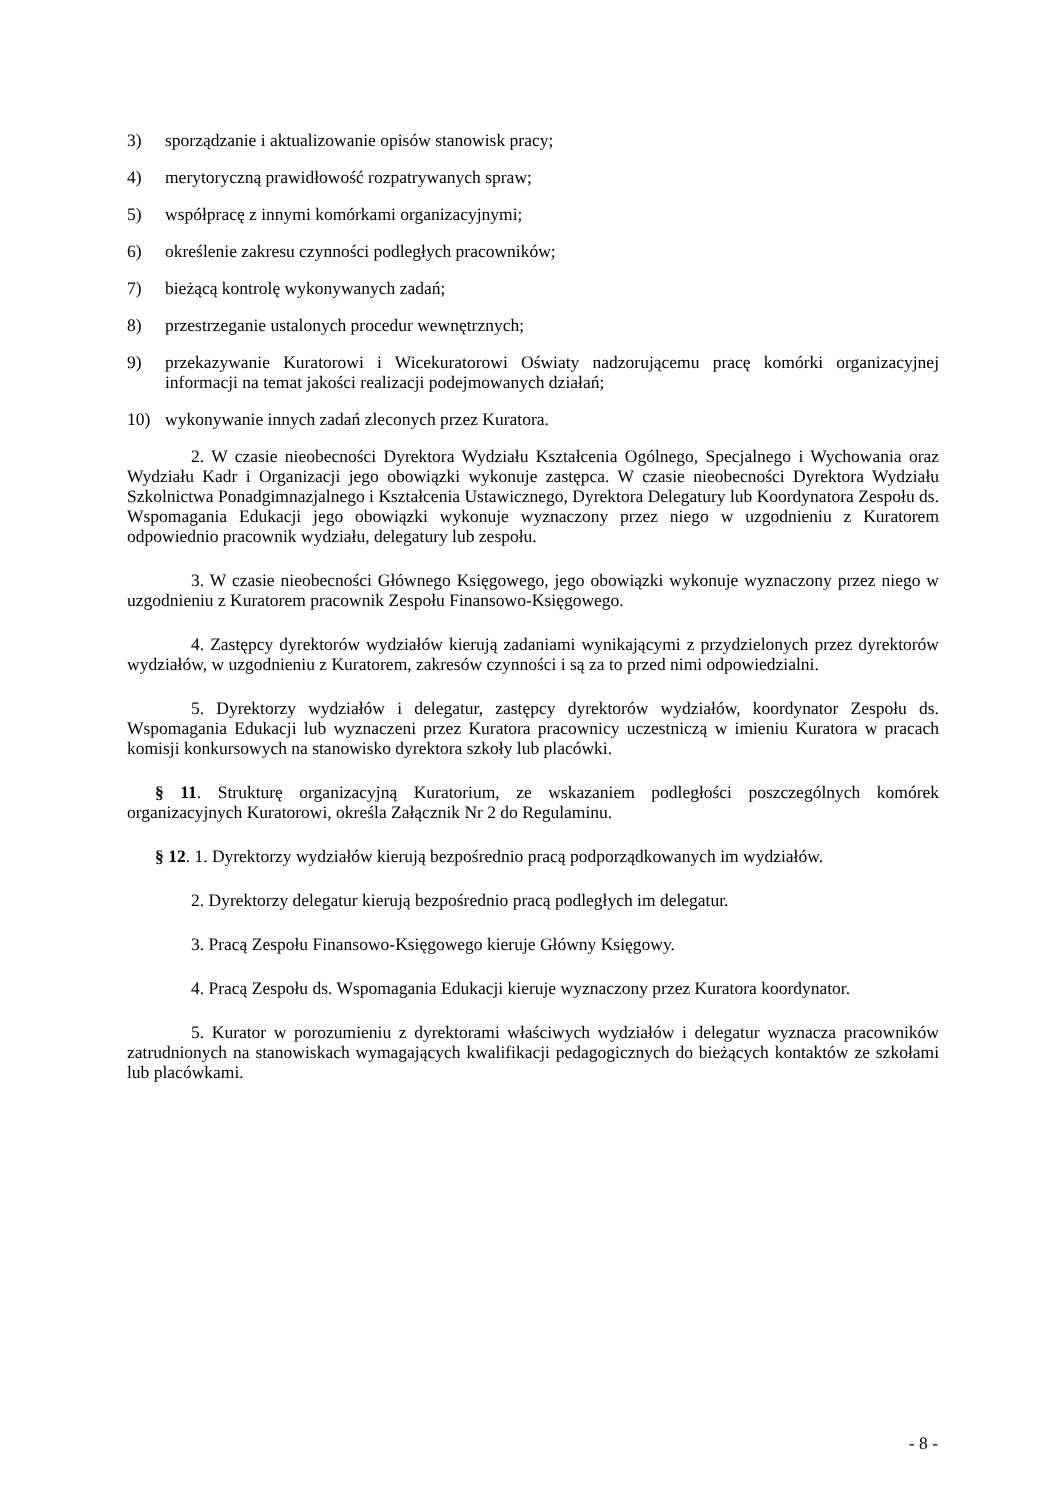3) sporządzanie i aktualizowanie opisów stanowisk pracy;
4) merytoryczną prawidłowość rozpatrywanych spraw;
5) współpracę z innymi komórkami organizacyjnymi;
6) określenie zakresu czynności podległych pracowników;
7) bieżącą kontrolę wykonywanych zadań;
8) przestrzeganie ustalonych procedur wewnętrznych;
9) przekazywanie Kuratorowi i Wicekuratorowi Oświaty nadzorującemu pracę komórki organizacyjnej informacji na temat jakości realizacji podejmowanych działań;
10) wykonywanie innych zadań zleconych przez Kuratora.
2. W czasie nieobecności Dyrektora Wydziału Kształcenia Ogólnego, Specjalnego i Wychowania oraz Wydziału Kadr i Organizacji jego obowiązki wykonuje zastępca. W czasie nieobecności Dyrektora Wydziału Szkolnictwa Ponadgimnazjalnego i Kształcenia Ustawicznego, Dyrektora Delegatury lub Koordynatora Zespołu ds. Wspomagania Edukacji jego obowiązki wykonuje wyznaczony przez niego w uzgodnieniu z Kuratorem odpowiednio pracownik wydziału, delegatury lub zespołu.
3. W czasie nieobecności Głównego Księgowego, jego obowiązki wykonuje wyznaczony przez niego w uzgodnieniu z Kuratorem pracownik Zespołu Finansowo-Księgowego.
4. Zastępcy dyrektorów wydziałów kierują zadaniami wynikającymi z przydzielonych przez dyrektorów wydziałów, w uzgodnieniu z Kuratorem, zakresów czynności i są za to przed nimi odpowiedzialni.
5. Dyrektorzy wydziałów i delegatur, zastępcy dyrektorów wydziałów, koordynator Zespołu ds. Wspomagania Edukacji lub wyznaczeni przez Kuratora pracownicy uczestniczą w imieniu Kuratora w pracach komisji konkursowych na stanowisko dyrektora szkoły lub placówki.
§ 11. Strukturę organizacyjną Kuratorium, ze wskazaniem podległości poszczególnych komórek organizacyjnych Kuratorowi, określa Załącznik Nr 2 do Regulaminu.
§ 12. 1. Dyrektorzy wydziałów kierują bezpośrednio pracą podporządkowanych im wydziałów.
2. Dyrektorzy delegatur kierują bezpośrednio pracą podległych im delegatur.
3. Pracą Zespołu Finansowo-Księgowego kieruje Główny Księgowy.
4. Pracą Zespołu ds. Wspomagania Edukacji kieruje wyznaczony przez Kuratora koordynator.
5. Kurator w porozumieniu z dyrektorami właściwych wydziałów i delegatur wyznacza pracowników zatrudnionych na stanowiskach wymagających kwalifikacji pedagogicznych do bieżących kontaktów ze szkołami lub placówkami.
- 8 -